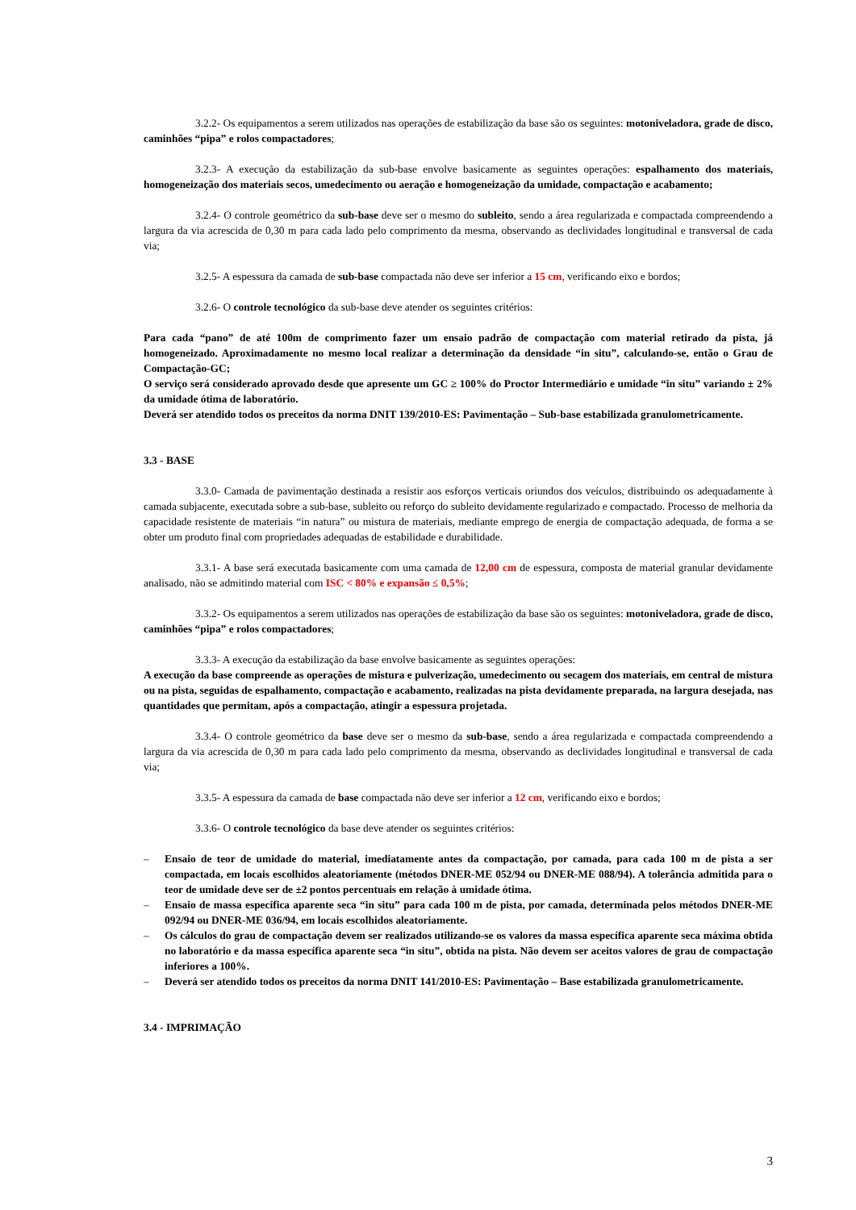3.2.2- Os equipamentos a serem utilizados nas operações de estabilização da base são os seguintes: motoniveladora, grade de disco, caminhões “pipa” e rolos compactadores;
3.2.3- A execução da estabilização da sub-base envolve basicamente as seguintes operações: espalhamento dos materiais, homogeneização dos materiais secos, umedecimento ou aeração e homogeneização da umidade, compactação e acabamento;
3.2.4- O controle geométrico da sub-base deve ser o mesmo do subleito, sendo a área regularizada e compactada compreendendo a largura da via acrescida de 0,30 m para cada lado pelo comprimento da mesma, observando as declividades longitudinal e transversal de cada via;
3.2.5- A espessura da camada de sub-base compactada não deve ser inferior a 15 cm, verificando eixo e bordos;
3.2.6- O controle tecnológico da sub-base deve atender os seguintes critérios:
Para cada “pano” de até 100m de comprimento fazer um ensaio padrão de compactação com material retirado da pista, já homogeneizado. Aproximadamente no mesmo local realizar a determinação da densidade “in situ”, calculando-se, então o Grau de Compactação-GC;
O serviço será considerado aprovado desde que apresente um GC ≥ 100% do Proctor Intermediário e umidade “in situ” variando ± 2% da umidade ótima de laboratório.
Deverá ser atendido todos os preceitos da norma DNIT 139/2010-ES: Pavimentação – Sub-base estabilizada granulometricamente.
3.3 - BASE
3.3.0- Camada de pavimentação destinada a resistir aos esforços verticais oriundos dos veículos, distribuindo os adequadamente à camada subjacente, executada sobre a sub-base, subleito ou reforço do subleito devidamente regularizado e compactado. Processo de melhoria da capacidade resistente de materiais “in natura” ou mistura de materiais, mediante emprego de energia de compactação adequada, de forma a se obter um produto final com propriedades adequadas de estabilidade e durabilidade.
3.3.1- A base será executada basicamente com uma camada de 12,00 cm de espessura, composta de material granular devidamente analisado, não se admitindo material com ISC < 80% e expansão ≤ 0,5%;
3.3.2- Os equipamentos a serem utilizados nas operações de estabilização da base são os seguintes: motoniveladora, grade de disco, caminhões “pipa” e rolos compactadores;
3.3.3- A execução da estabilização da base envolve basicamente as seguintes operações:
A execução da base compreende as operações de mistura e pulverização, umedecimento ou secagem dos materiais, em central de mistura ou na pista, seguidas de espalhamento, compactação e acabamento, realizadas na pista devidamente preparada, na largura desejada, nas quantidades que permitam, após a compactação, atingir a espessura projetada.
3.3.4- O controle geométrico da base deve ser o mesmo da sub-base, sendo a área regularizada e compactada compreendendo a largura da via acrescida de 0,30 m para cada lado pelo comprimento da mesma, observando as declividades longitudinal e transversal de cada via;
3.3.5- A espessura da camada de base compactada não deve ser inferior a 12 cm, verificando eixo e bordos;
3.3.6- O controle tecnológico da base deve atender os seguintes critérios:
– Ensaio de teor de umidade do material, imediatamente antes da compactação, por camada, para cada 100 m de pista a ser compactada, em locais escolhidos aleatoriamente (métodos DNER-ME 052/94 ou DNER-ME 088/94). A tolerância admitida para o teor de umidade deve ser de ±2 pontos percentuais em relação à umidade ótima.
– Ensaio de massa específica aparente seca “in situ” para cada 100 m de pista, por camada, determinada pelos métodos DNER-ME 092/94 ou DNER-ME 036/94, em locais escolhidos aleatoriamente.
– Os cálculos do grau de compactação devem ser realizados utilizando-se os valores da massa específica aparente seca máxima obtida no laboratório e da massa específica aparente seca “in situ”, obtida na pista. Não devem ser aceitos valores de grau de compactação inferiores a 100%.
– Deverá ser atendido todos os preceitos da norma DNIT 141/2010-ES: Pavimentação – Base estabilizada granulometricamente.
3.4 - IMPRIMAÇÃO
3